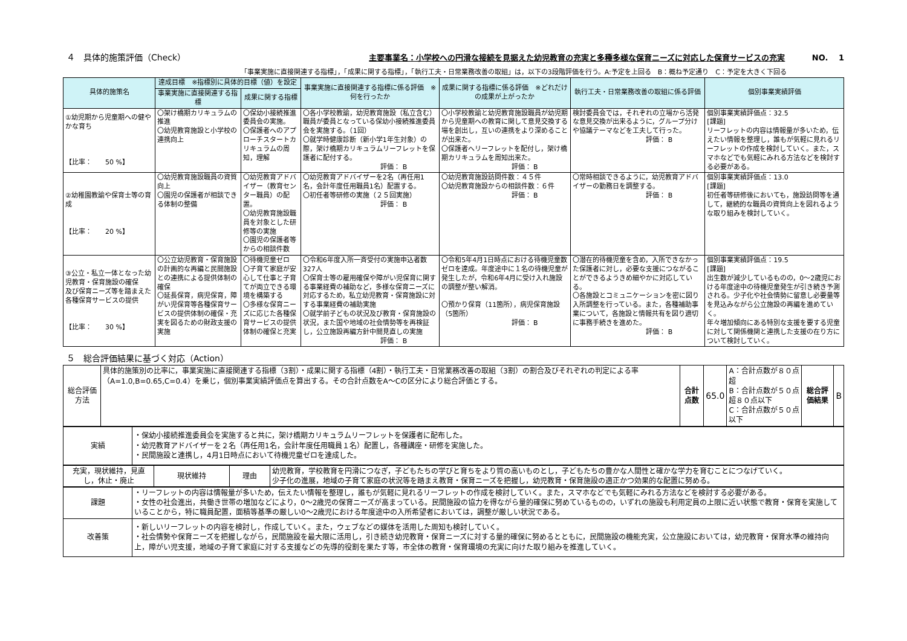４　具体的施策評価（Check）
主要事業名：小学校への円滑な接続を見据えた幼児教育の充実と多種多様な保育ニーズに対応した保育サービスの充実 NO.　 1
「事業実施に直接関連する指標」，「成果に関する指標」，「執行工夫・日常業務改善の取組」は，以下の3段階評価を行う。A:予定を上回る　B：概ね予定通り　C：予定を大きく下回る
| 具体的施策名 | 達成目標 ※指標別に具体的目標（値）を設定 | | 事業実施に直接関連する指標に係る評価 ※何を行ったか | 成果に関する指標に係る評価 ※どれだけの成果が上がったか | 執行工夫・日常業務改善の取組に係る評価 | 個別事業実績評価 |
| --- | --- | --- | --- | --- | --- | --- |
| | 事業実施に直接関連する指標 | 成果に関する指標 | | | | |
| ①幼児期から児童期への健やかな育ち 【比率： 50 %】 | 〇架け橋期カリキュラムの推進 〇幼児教育施設と小学校の連携向上 | 〇保幼小接続推進委員会の実施。 〇保護者へのアプローチスタートカリキュラムの周知，理解 | 〇各小学校教諭，幼児教育施設（私立含む）職員が委員となっている保幼小接続推進委員会を実施する。（1回） 〇就学時健康診断（新小学1年生対象）の際，架け橋期カリキュラムリーフレットを保護者に配付する。 評価： B | 〇小学校教諭と幼児教育施設職員が幼児期から児童期への教育に関して意見交換する場を創出し，互いの連携をより深めることが出来た。 〇保護者へリーフレットを配付し，架け橋期カリキュラムを周知出来た。 評価： B | 検討委員会では，それぞれの立場から活発な意見交換が出来るように，グループ分けや協議テーマなどを工夫して行った。 評価： B | 個別事業実績評価点：32.5 [課題] リーフレットの内容は情報量が多いため，伝えたい情報を整理し，誰もが気軽に見れるリーフレットの作成を検討していく。また，スマホなどでも気軽にみれる方法などを検討する必要がある。 |
| ②幼稚園教諭や保育士等の育成 【比率： 20 %】 | 〇幼児教育施設職員の資質向上 〇園児の保護者が相談できる体制の整備 | 〇幼児教育アドバイザー（教育センター職員）の配置。 〇幼児教育施設職員を対象とした研修等の実施 〇園児の保護者等からの相談件数 | 〇幼児教育アドバイザーを2名（再任用1名，会計年度任用職員1名）配置する。 〇初任者等研修の実施（２５回実施） 評価： B | 〇幼児教育施設訪問件数：４５件 〇幼児教育施設からの相談件数：６件 評価： B | 〇常時相談できるように，幼児教育アドバイザーの勤務日を調整する。 評価： B | 個別事業実績評価点：13.0 [課題] 初任者等研修後においても，施設訪問等を通して，継続的な職員の資質向上を図れるような取り組みを検討していく。 |
| ③公立・私立一体となった幼児教育・保育施設の確保 及び保育ニーズ等を踏まえた各種保育サービスの提供 【比率： 30 %】 | 〇公立幼児教育・保育施設の計画的な再編と民間施設との連携による提供体制の確保 〇延長保育，病児保育，障がい児保育等各種保育サービスの提供体制の確保・充実を図るための財政支援の実施 | 〇待機児童ゼロ 〇子育て家庭が安心して仕事と子育てが両立できる環境を構築する 〇多様な保育ニーズに応じた各種保育サービスの提供体制の確保と充実 | 〇令和6年度入所一斉受付の実施申込者数327人 〇保育士等の雇用確保や障がい児保育に関する事業経費の補助など，多様な保育ニーズに対応するため，私立幼児教育・保育施設に対する事業経費の補助実施 〇就学前子どもの状況及び教育・保育施設の状況，また国や地域の社会情勢等を再検証し，公立施設再編方針中間見直しの実施 評価： B | 〇令和5年4月1日時点における待機児童数ゼロを達成。年度途中に１名の待機児童が発生したが，令和6年4月に受け入れ施設の調整が整い解消。 〇預かり保育（11箇所），病児保育施設（5箇所） 評価： B | 〇潜在的待機児童を含め，入所できなかった保護者に対し，必要な支援につながることができるようきめ細やかに対応している。 〇各施設とコミュニケーションを密に図り入所調整を行っている。また，各種補助事業について，各施設と情報共有を図り適切に事務手続きを進めた。 評価： B | 個別事業実績評価点：19.5 [課題] 出生数が減少しているものの，0～2歳児における年度途中の待機児童発生が引き続き予測される。少子化や社会情勢に留意し必要量等を見込みながら公立施設の再編を進めていく。 年々増加傾向にある特別な支援を要する児童に対して関係機関と連携した支援の在り方について検討していく。 |
５　総合評価結果に基づく対応（Action）
| 総合評価方法 | 具体的施策別の比率に，事業実施に直接関連する指標（3割）・成果に関する指標（4割）・執行工夫・日常業務改善の取組（3割）の割合及びそれぞれの判定による率（A=1.0,B=0.65,C=0.4）を乗じ，個別事業実績評価点を算出する。その合計点数をA～Cの区分により総合評価とする。 | 合計点数 | 65.0 | A：合計点数が８０点超 B：合計点数が５０点超８０点以下 C：合計点数が５０点以下 | 総合評価結果 | B |
| 実績 | ・保幼小接続推進委員会を実施すると共に，架け橋期カリキュラムリーフレットを保護者に配布した。 ・幼児教育アドバイザーを２名（再任用1名，会計年度任用職員１名）配置し，各種講座・研修を実施した。 ・民間施設と連携し，4月1日時点において待機児童ゼロを達成した。 |
| 充実，現状維持，見直し，休止・廃止 | 現状維持 | 理由 | 幼児教育，学校教育を円滑につなぎ，子どもたちの学びと育ちをより質の高いものとし，子どもたちの豊かな人間性と確かな学力を育むことにつなげていく。 少子化の進展，地域の子育て家庭の状況等を踏まえ教育・保育ニーズを把握し，幼児教育・保育施設の適正かつ効果的な配置に努める。 |
| 課題 | ・リーフレットの内容は情報量が多いため，伝えたい情報を整理し，誰もが気軽に見れるリーフレットの作成を検討していく。また，スマホなどでも気軽にみれる方法などを検討する必要がある。 ・女性の社会進出，共働き世帯の増加などにより，0～2歳児の保育ニーズが高まっている。民間施設の協力を得ながら量的確保に努めているものの，いずれの施設も利用定員の上限に近い状態で教育・保育を実施していることから，特に職員配置，面積等基準の厳しい0～2歳児における年度途中の入所希望者においては，調整が厳しい状況である。 |
| 改善策 | ・新しいリーフレットの内容を検討し，作成していく。また，ウェブなどの媒体を活用した周知も検討していく。 ・社会情勢や保育ニーズを把握しながら，民間施設を最大限に活用し，引き続き幼児教育・保育ニーズに対する量的確保に努めるとともに，民間施設の機能充実，公立施設においては，幼児教育・保育水準の維持向上，障がい児支援，地域の子育て家庭に対する支援などの先導的役割を果たす等，市全体の教育・保育環境の充実に向けた取り組みを推進していく。 |